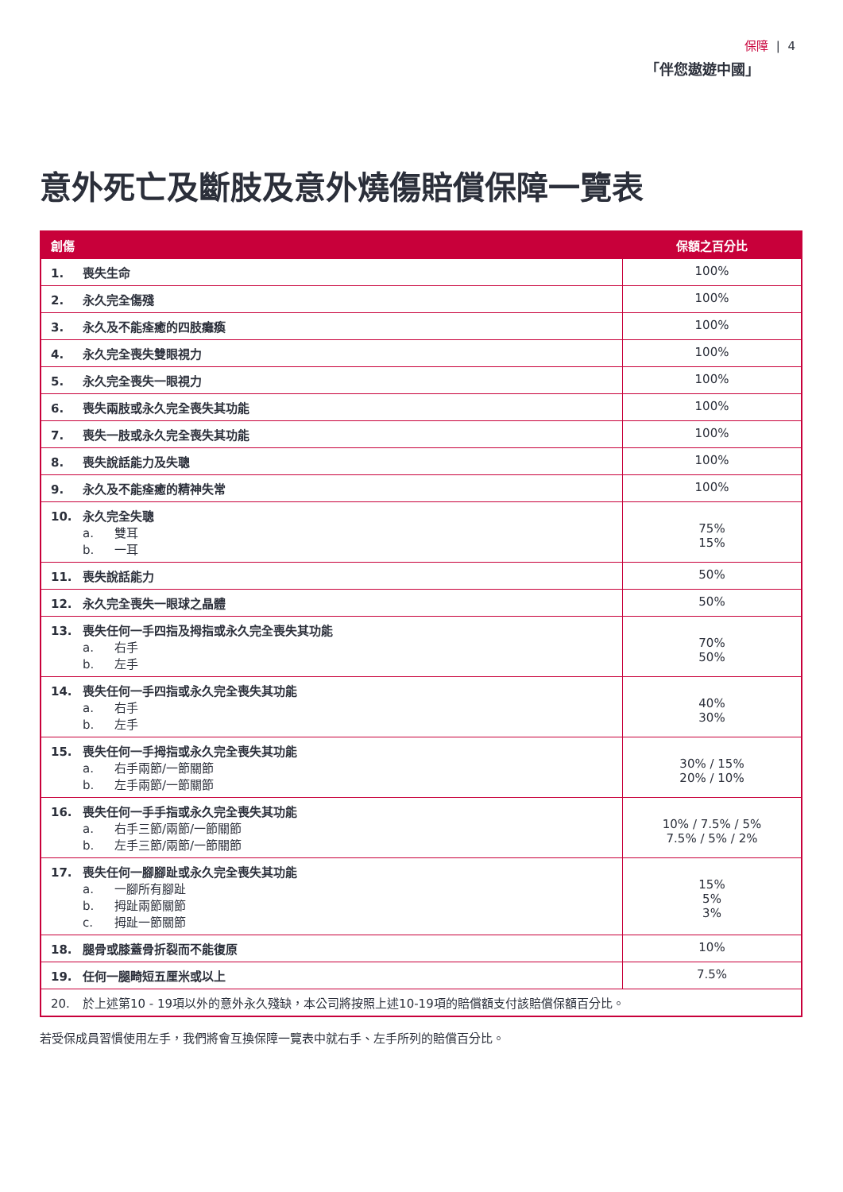保障 | 4
「伴您遨遊中國」
意外死亡及斷肢及意外燒傷賠償保障一覽表
| 創傷 | 保額之百分比 |
| --- | --- |
| 1. 喪失生命 | 100% |
| 2. 永久完全傷殘 | 100% |
| 3. 永久及不能痊癒的四肢癱瘓 | 100% |
| 4. 永久完全喪失雙眼視力 | 100% |
| 5. 永久完全喪失一眼視力 | 100% |
| 6. 喪失兩肢或永久完全喪失其功能 | 100% |
| 7. 喪失一肢或永久完全喪失其功能 | 100% |
| 8. 喪失說話能力及失聰 | 100% |
| 9. 永久及不能痊癒的精神失常 | 100% |
| 10. 永久完全失聰 a. 雙耳 b. 一耳 | 75% 15% |
| 11. 喪失說話能力 | 50% |
| 12. 永久完全喪失一眼球之晶體 | 50% |
| 13. 喪失任何一手四指及拇指或永久完全喪失其功能 a. 右手 b. 左手 | 70% 50% |
| 14. 喪失任何一手四指或永久完全喪失其功能 a. 右手 b. 左手 | 40% 30% |
| 15. 喪失任何一手拇指或永久完全喪失其功能 a. 右手兩節/一節關節 b. 左手兩節/一節關節 | 30% / 15% 20% / 10% |
| 16. 喪失任何一手手指或永久完全喪失其功能 a. 右手三節/兩節/一節關節 b. 左手三節/兩節/一節關節 | 10% / 7.5% / 5% 7.5% / 5% / 2% |
| 17. 喪失任何一腳腳趾或永久完全喪失其功能 a. 一腳所有腳趾 b. 拇趾兩節關節 c. 拇趾一節關節 | 15% 5% 3% |
| 18. 腿骨或膝蓋骨折裂而不能復原 | 10% |
| 19. 任何一腿畸短五厘米或以上 | 7.5% |
| 20. 於上述第10 - 19項以外的意外永久殘缺，本公司將按照上述10-19項的賠償額支付該賠償保額百分比。 | |
若受保成員習慣使用左手，我們將會互換保障一覽表中就右手、左手所列的賠償百分比。